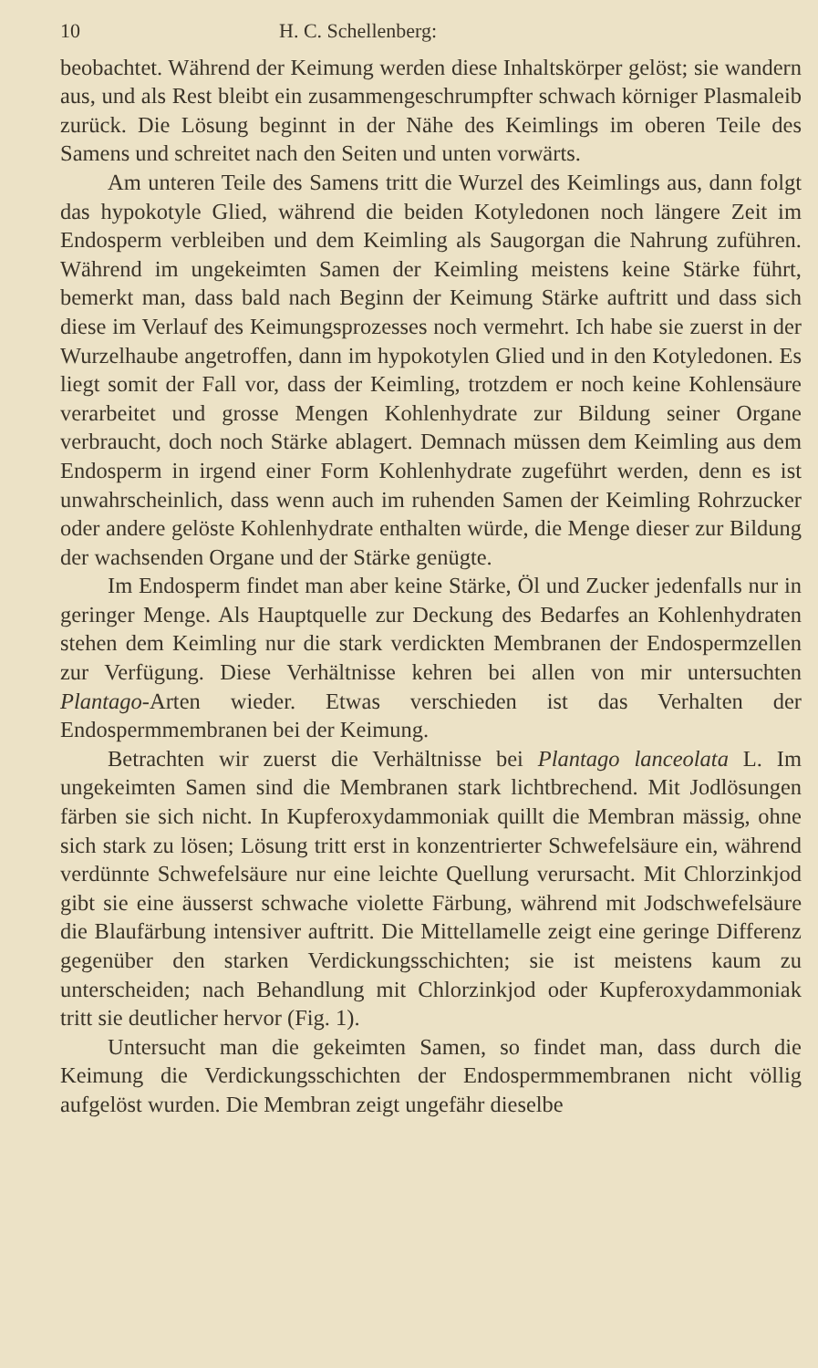10 H. C. Schellenberg:
beobachtet. Während der Keimung werden diese Inhaltskörper gelöst; sie wandern aus, und als Rest bleibt ein zusammengeschrumpfter schwach körniger Plasmaleib zurück. Die Lösung beginnt in der Nähe des Keimlings im oberen Teile des Samens und schreitet nach den Seiten und unten vorwärts.
Am unteren Teile des Samens tritt die Wurzel des Keimlings aus, dann folgt das hypokotyle Glied, während die beiden Kotyledonen noch längere Zeit im Endosperm verbleiben und dem Keimling als Saugorgan die Nahrung zuführen. Während im ungekeimten Samen der Keimling meistens keine Stärke führt, bemerkt man, dass bald nach Beginn der Keimung Stärke auftritt und dass sich diese im Verlauf des Keimungsprozesses noch vermehrt. Ich habe sie zuerst in der Wurzelhaube angetroffen, dann im hypokotylen Glied und in den Kotyledonen. Es liegt somit der Fall vor, dass der Keimling, trotzdem er noch keine Kohlensäure verarbeitet und grosse Mengen Kohlenhydrate zur Bildung seiner Organe verbraucht, doch noch Stärke ablagert. Demnach müssen dem Keimling aus dem Endosperm in irgend einer Form Kohlenhydrate zugeführt werden, denn es ist unwahrscheinlich, dass wenn auch im ruhenden Samen der Keimling Rohrzucker oder andere gelöste Kohlenhydrate enthalten würde, die Menge dieser zur Bildung der wachsenden Organe und der Stärke genügte.
Im Endosperm findet man aber keine Stärke, Öl und Zucker jedenfalls nur in geringer Menge. Als Hauptquelle zur Deckung des Bedarfes an Kohlenhydraten stehen dem Keimling nur die stark verdickten Membranen der Endospermzellen zur Verfügung. Diese Verhältnisse kehren bei allen von mir untersuchten Plantago-Arten wieder. Etwas verschieden ist das Verhalten der Endospermmembranen bei der Keimung.
Betrachten wir zuerst die Verhältnisse bei Plantago lanceolata L. Im ungekeimten Samen sind die Membranen stark lichtbrechend. Mit Jodlösungen färben sie sich nicht. In Kupferoxydammoniak quillt die Membran mässig, ohne sich stark zu lösen; Lösung tritt erst in konzentrierter Schwefelsäure ein, während verdünnte Schwefelsäure nur eine leichte Quellung verursacht. Mit Chlorzinkjod gibt sie eine äusserst schwache violette Färbung, während mit Jodschwefelsäure die Blaufärbung intensiver auftritt. Die Mittellamelle zeigt eine geringe Differenz gegenüber den starken Verdickungsschichten; sie ist meistens kaum zu unterscheiden; nach Behandlung mit Chlorzinkjod oder Kupferoxydammoniak tritt sie deutlicher hervor (Fig. 1).
Untersucht man die gekeimten Samen, so findet man, dass durch die Keimung die Verdickungsschichten der Endospermmembranen nicht völlig aufgelöst wurden. Die Membran zeigt ungefähr dieselbe